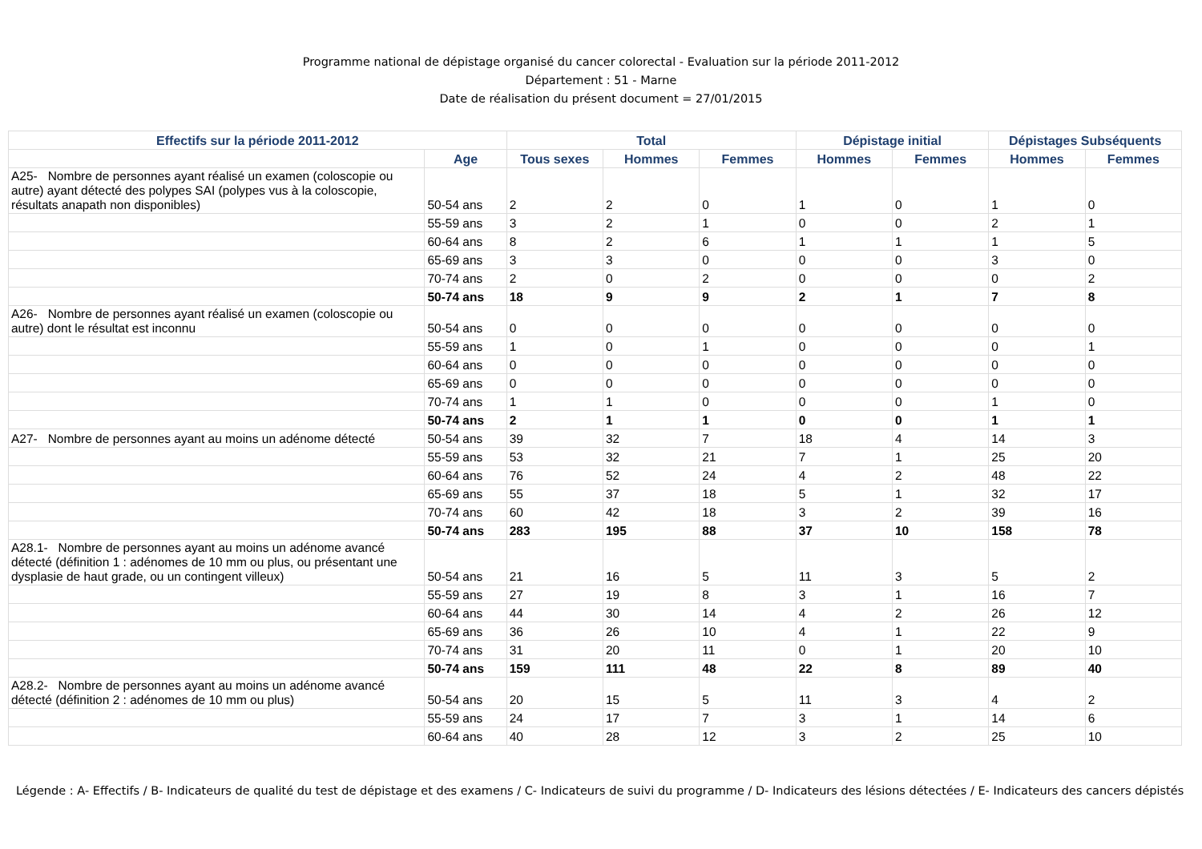Programme national de dépistage organisé du cancer colorectal - Evaluation sur la période 2011-2012
Département : 51 - Marne
Date de réalisation du présent document = 27/01/2015
| Effectifs sur la période 2011-2012 | | Total | | | Dépistage initial | | Dépistages Subséquents | |
| --- | --- | --- | --- | --- | --- | --- | --- | --- |
| | Age | Tous sexes | Hommes | Femmes | Hommes | Femmes | Hommes | Femmes |
| A25- Nombre de personnes ayant réalisé un examen (coloscopie ou autre) ayant détecté des polypes SAI (polypes vus à la coloscopie, résultats anapath non disponibles) | 50-54 ans | 2 | 2 | 0 | 1 | 0 | 1 | 0 |
| | 55-59 ans | 3 | 2 | 1 | 0 | 0 | 2 | 1 |
| | 60-64 ans | 8 | 2 | 6 | 1 | 1 | 1 | 5 |
| | 65-69 ans | 3 | 3 | 0 | 0 | 0 | 3 | 0 |
| | 70-74 ans | 2 | 0 | 2 | 0 | 0 | 0 | 2 |
| | 50-74 ans | 18 | 9 | 9 | 2 | 1 | 7 | 8 |
| A26- Nombre de personnes ayant réalisé un examen (coloscopie ou autre) dont le résultat est inconnu | 50-54 ans | 0 | 0 | 0 | 0 | 0 | 0 | 0 |
| | 55-59 ans | 1 | 0 | 1 | 0 | 0 | 0 | 1 |
| | 60-64 ans | 0 | 0 | 0 | 0 | 0 | 0 | 0 |
| | 65-69 ans | 0 | 0 | 0 | 0 | 0 | 0 | 0 |
| | 70-74 ans | 1 | 1 | 0 | 0 | 0 | 1 | 0 |
| | 50-74 ans | 2 | 1 | 1 | 0 | 0 | 1 | 1 |
| A27- Nombre de personnes ayant au moins un adénome détecté | 50-54 ans | 39 | 32 | 7 | 18 | 4 | 14 | 3 |
| | 55-59 ans | 53 | 32 | 21 | 7 | 1 | 25 | 20 |
| | 60-64 ans | 76 | 52 | 24 | 4 | 2 | 48 | 22 |
| | 65-69 ans | 55 | 37 | 18 | 5 | 1 | 32 | 17 |
| | 70-74 ans | 60 | 42 | 18 | 3 | 2 | 39 | 16 |
| | 50-74 ans | 283 | 195 | 88 | 37 | 10 | 158 | 78 |
| A28.1- Nombre de personnes ayant au moins un adénome avancé détecté (définition 1 : adénomes de 10 mm ou plus, ou présentant une dysplasie de haut grade, ou un contingent villeux) | 50-54 ans | 21 | 16 | 5 | 11 | 3 | 5 | 2 |
| | 55-59 ans | 27 | 19 | 8 | 3 | 1 | 16 | 7 |
| | 60-64 ans | 44 | 30 | 14 | 4 | 2 | 26 | 12 |
| | 65-69 ans | 36 | 26 | 10 | 4 | 1 | 22 | 9 |
| | 70-74 ans | 31 | 20 | 11 | 0 | 1 | 20 | 10 |
| | 50-74 ans | 159 | 111 | 48 | 22 | 8 | 89 | 40 |
| A28.2- Nombre de personnes ayant au moins un adénome avancé détecté (définition 2 : adénomes de 10 mm ou plus) | 50-54 ans | 20 | 15 | 5 | 11 | 3 | 4 | 2 |
| | 55-59 ans | 24 | 17 | 7 | 3 | 1 | 14 | 6 |
| | 60-64 ans | 40 | 28 | 12 | 3 | 2 | 25 | 10 |
Légende : A- Effectifs / B- Indicateurs de qualité du test de dépistage et des examens / C- Indicateurs de suivi du programme / D- Indicateurs des lésions détectées / E- Indicateurs des cancers dépistés